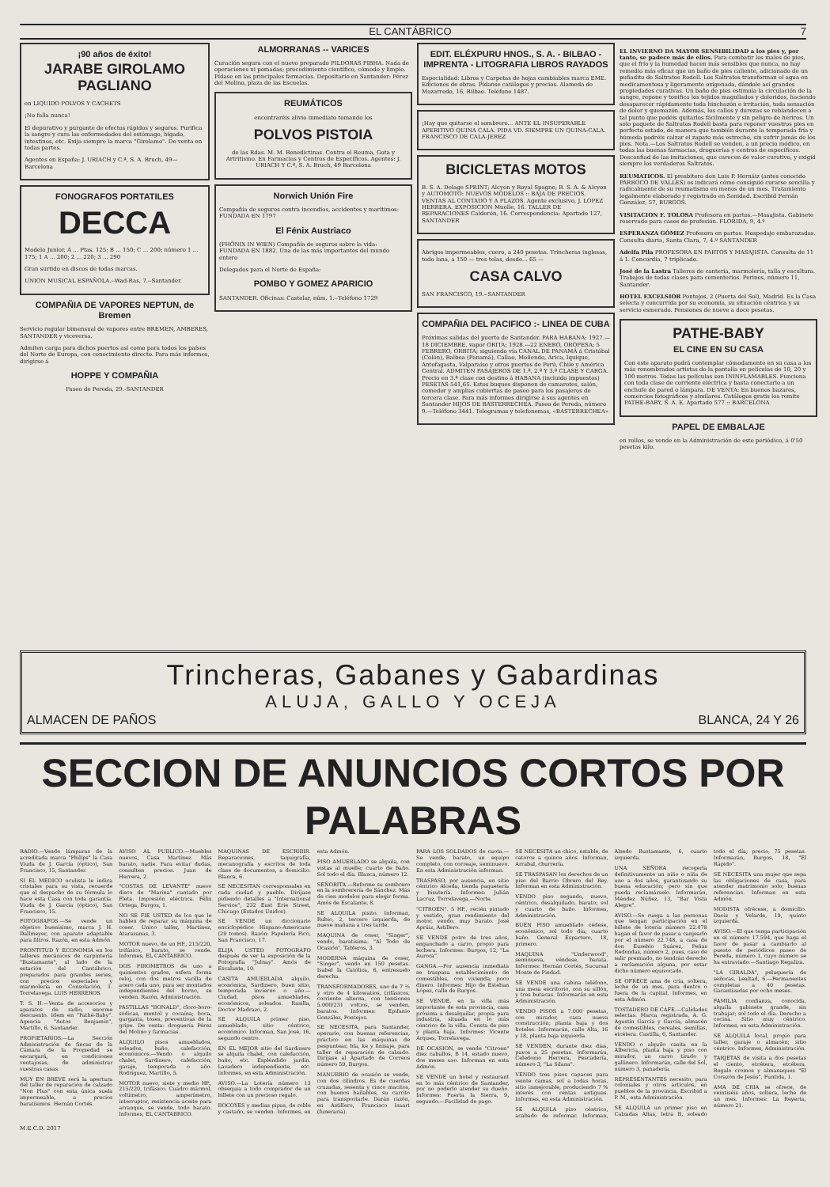EL CANTÁBRICO 7
¡90 años de éxito!
JARABE GIROLAMO PAGLIANO
en LIQUIDO POLVOS Y CACHETS
¡No falla nunca!
El depurativo y purgante de efectos rápidos y seguros. Purifica la sangre y cura las enfermedades del estómago, hígado, intestinos, etc. Exija siempre la marca "Girolamo". De venta en todas partes.
Agentes en España: J. URIACH y C.ª, S. A. Bruch, 49—Barcelona
FONOGRAFOS PORTATILES
DECCA
Modelo Junior, A ... Ptas. 125; B ... 150; C ... 200; número 1 ... 175; 1 A ... 200; 2 ... 220; 3 ... 290
Gran surtido en discos de todas marcas.
UNION MUSICAL ESPAÑOLA.--Wad-Ras, 7.--Santander.
COMPAÑIA DE VAPORES NEPTUN, de Bremen
Servicio regular bimensual de vapores entre BREMEN, AMBERES, SANTANDER y viceversa.
Admiten carga para dichos puertos así como para todos los países del Norte de Europa, con conocimiento directo. Para más informes, dirigirse á
HOPPE Y COMPAÑIA
Paseo de Pereda, 29.-SANTANDER
ALMORRANAS -- VARICES
Curación segura con el nuevo preparado PILDORAS PIBHA. Nada de operaciones ni pomadas; procedimiento científico, cómodo y limpio. Pídase en las principales farmacias. Depositario en Santander: Pérez del Molino, plaza de las Escuelas.
REUMÁTICOS
encontraréis alivio inmediato tomando los
POLVOS PISTOIA
de las Rdas. M. M. Benedictinas. Contra el Reuma, Gota y Artritismo. En Farmacias y Centros de Específicos. Agentes: J. URIACH Y C.ª, S. A. Bruch, 49 Barcelona
Norwich Unión Fire
Compañía de seguros contra incendios, accidentes y marítimos: FUNDADA EN 1797
El Fénix Austriaco
(FHÖNIX IN WIEN) Compañía de seguros sobre la vida: FUNDADA EN 1882. Una de las más importantes del mundo entero
Delegados para el Norte de España:
POMBO Y GOMEZ APARICIO
SANTANDER. Oficinas: Castelar, núm. 1.--Teléfono 1729
EDIT. ELÉXPURU HNOS., S. A. - BILBAO - IMPRENTA - LITOGRAFIA LIBROS RAYADOS
Especialidad: Libros y Carpetas de hojas cambiables marca EME. Ediciones de obras. Pídanse catálogos y precios. Alameda de Mazarredo, 16, Bilbao. Teléfono 1487.
¡Hay que quitarse el sombrero... ANTE EL INSUPERABLE APERITIVO QUINA CALA. PIDA VD. SIEMPRE UN QUINA-CALA. FRANCISCO DE CALA-JEREZ
BICICLETAS MOTOS
B. S. A. Delage SPRINT; Alcyon y Royal Spagne; B. S. A. & Alcyon y AUTOMOTO: NUEVOS MODELOS :: BAJA DE PRECIOS. VENTAS AL CONTADO Y A PLAZOS. Agente exclusivo, J. LOPEZ HERRERA. EXPOSICION Muelle, 16. TALLER DE REPARACIONES Calderón, 16. Correspondencia: Apartado 127, SANTANDER
Abrigos impermeables, cuero, a 240 pesetas. Trincheras inglesas, todo lana, a 150 — tres telas, desde... 65 —
CASA CALVO
SAN FRANCISCO, 19.--SANTANDER
COMPAÑIA DEL PACIFICO :- LINEA DE CUBA
Próximas salidas del puerto de Santander. PARA HABANA: 1927.—18 DICIEMBRE, vapor ORITA; 1928.—22 ENERO, OROPESA; 5 FEBRERO, ORBITA; siguiendo vía CANAL DE PANAMÁ á Cristóbal (Colón), Balboa (Panamá), Callao, Mollendo, Arica, Iquique, Antofagasta, Valparaíso y otros puertos de Perú, Chile y América Central. ADMITEN PASAJEROS DE 1.ª, 2.ª Y 3.ª CLASE Y CARGA. Precio en 3.ª clase con destino á HABANA (incluido impuestos) PESETAS 541,65. Estos buques disponen de camarotes, salón, comedor y amplias cubiertas de paseo para los pasajeros de tercera clase. Para más informes dirigirse á sus agentes en Santander HIJOS DE BASTERRECHEA. Paseo de Pereda, número 9.—Teléfono 3441. Telegramas y telefonemas, «BASTERRECHEA»
EL INVIERNO DA MAYOR SENSIBILIDAD a los pies y, por tanto, se padece más de ellos. Para combatir los males de pies, que el frío y la humedad hacen más sensibles que nunca, no hay remedio más eficaz que un baño de pies caliente, adicionado de un puñadito de Saltratos Rodell. Los Saltratos transforman el agua en medicamentosa y ligeramente oxigenada, dándole así grandes propiedades curativas. Un baño de pies estimula la circulación de la sangre, repone y tonifica los tejidos magullados y doloridos, haciendo desaparecer rápidamente toda hinchazón e irritación, toda sensación de dolor y quemazón. Además, los callos y durezas se reblandecen a tal punto que podéis quitarlos fácilmente y sin peligro de heriros. Un solo paquete de Saltratos Rodell basta para reponer vuestros pies en perfecto estado, de manera que también durante la temporada fría y húmeda podréis calzar el zapato más estrecho, sin sufrir jamás de los pies. Nota.—Los Saltratos Rodell se venden, a un precio módico, en todas las buenas farmacias, droguerías y centros de específicos. Desconfiad de las imitaciones, que carecen de valor curativo, y exigid siempre los verdaderos Saltratos.
REUMATICOS. El presbítero don Luis P. Hernáiz (antes conocido PARROCO DE VALLES) os indicará cómo consiguió curarse sencilla y radicalmente de su reumatismo en menos de un mes. Tratamiento legalmente elaborado y registrado en Sanidad. Escribid Fernán González, 57, BURGOS.
VISITACION F. TOLOSA Profesora en partos.—Masajista. Gabinete reservado para casos de profesión. FLORIDA, 9, 4.º
ESPERANZA GÓMEZ Profesora en partos. Hospedaje embarazadas. Consulta diaria, Santa Clara, 7, 4.º SANTANDER
Adelfa Pila PROFESORA EN PARTOS Y MASAJISTA. Consulta de 11 á 1. Concordia, 7 triplicado.
José de la Lastra Talleres de cantería, marmolería, talla y escultura. Trabajos de todas clases para cementerios. Perines, número 11, Santander.
HOTEL EXCELSIOR Pontejos, 2 (Puerta del Sol), Madrid. Es la Casa selecta y concurrida por su economía, su situación céntrica y su servicio esmerado. Pensiones de nueve a doce pesetas.
PATHE-BABY
EL CINE EN SU CASA
Con este aparato podrá contemplar cómodamente en su casa a los más renombrados artistas de la pantalla en películas de 10, 20 y 100 metros. Todas las películas son ININFLAMABLES. Funciona con toda clase de corriente eléctrica y basta conectarlo a un enchufe de pared o lámpara. DE VENTA: En buenos bazares, comercios fotográficos y similares. Catálogos gratis los remite PATHE-BABY, S. A. E. Apartado 577 :: BARCELONA
PAPEL DE EMBALAJE
en rollos, se vende en la Administración de este periódico, á 0'50 pesetas kilo.
Trincheras, Gabanes y Gabardinas
ALUJA, GALLO Y OCEJA
ALMACEN DE PAÑOS BLANCA, 24 Y 26
SECCION DE ANUNCIOS CORTOS POR PALABRAS
RADIO.—Vende lámparas de la acreditada marca "Philips" la Casa Viuda de J. García (óptico), San Francisco, 15, Santander.
SI EL MEDICO oculista le indica cristales para su vista, recuerde que el despacho de su fórmula lo hace esta Casa con toda garantía. Viuda de J. García (óptico), San Francisco, 15.
FOTOGRAFOS.—Se vende un objetivo buenísimo, marca J. H. Dallmeyer, con aparato adaptable para filtros. Razón, en esta Admón.
PRONTITUD Y ECONOMIA en los talleres mecánicos de carpintería "Bustamante", al lado de la estación del Cantábrico, preparados para grandes series, con precios especiales y marmolería en Consolación, 1. Torrelavega. LUIS HERREROS.
T. S. H.—Venta de accesorios y aparatos de radio, enorme descuento. Idem en "Pathé-Baby". Agencia "Autos Benjamín", Martillo, 6, Santander.
PROPIETARIOS.—La Sección Administración de fincas de la Cámara de la Propiedad se encargará, en condiciones ventajosas, de administrar vuestras casas.
MUY EN BREVE será la apertura del taller de reparación de calzado "Non Plus" con esta única suela impermeable, a precios baratísimos. Hernán Cortés.
AVISO AL PUBLICO.—Muebles nuevos, Casa Martínez. Más barato, nadie. Para evitar dudas, consulten precios. Juan de Herrera, 2.
"COSTAS DE LEVANTE" nuevo disco de "Marina" cantado por Fleta. Impresión eléctrica. Félix Ortega, Burgos, 1.
NO SE FIE USTED de los que le hablen de reparar su máquina de coser. Unico taller, Martínez, Atarazanas, 3.
MOTOR nuevo, de un HP., 215/220, trifásico, barato, se vende. Informes, EL CANTABRICO.
DOS PIROMETROS de uno a quinientos grados, esfera forma reloj, con dos metros varilla de acero cada uno, para ser montados independientes del horno, se venden. Razón, Administración.
PASTILLAS "BONALD", cloro-boro-sódicas, mentol y cocaína; boca, garganta, toses, preventivas de la gripe. De venta: droguería Pérez del Molino y farmacias.
ALQUILO pisos amueblados, soleados, baño, calefacción, económicos.—Vendo o alquilo chalet, Sardinero, calefacción, garaje, temporada o año. Rodríguez, Martillo, 5.
MOTOR nuevo, siete y medio HP., 215/220, trifásico. Cuadro mármol, voltímetro, amperímetro, interruptor, resistencia aceite para arranque, se vende, todo barato. Informes, EL CANTABRICO.
MAQUINAS DE ESCRIBIR. Reparaciones, taquigrafía, mecanografía y escritos de toda clase de documentos, a domicilio. Blanca, 6.
SE NECESITAN corresponsales en cada ciudad y pueblo. Diríjase pidiendo detalles a "International Service", 232 East Erie Street, Chicago (Estados Unidos).
SE VENDE un diccionario enciclopédico Hispano-Americano (29 tomos). Razón: Papelería Pico, San Francisco, 17.
ELIJA USTED FOTOGRAFO después de ver la exposición de la Fotografía "Julnay". Amós de Escalante, 10.
CASITA AMUEBLADA alquilo, económica, Sardinero, buen sitio, temporada invierno o año.—Ciudad, pisos amueblados, económicos, soleados. Rasilla, Doctor Madrazo, 2.
SE ALQUILA primer piso, amueblado, sitio céntrico, económico. Informan, San José, 16, segundo centro.
EN EL MEJOR sitio del Sardinero se alquila chalet, con calefacción, baño, etc. Espléndido jardín. Lavadero independiente, etc. Informes, en esta Administración.
AVISO.—La Lotería número 13 obsequia a todo comprador de un billete con un precioso regalo.
BOCOYES y medias pipas, de roble y castaño, se venden. Informes, en esta Admón.
PISO AMUEBLADO se alquila, con vistas al muelle; cuarto de baño. Sol todo el día. Blanca, número 12.
SEÑORITA.—Reforme su sombrero en la sombrerería de Sánchez. Más de cien modelos para elegir forma. Amós de Escalante, 8.
SE ALQUILA pisito. Informan, Rubio, 2, tercero izquierda, de nueve mañana a tres tarde.
MAQUINA de coser, "Singer", vendo, baratísima. "Al Todo de Ocasión", Tableros, 3.
MODERNA máquina de coser, "Singer", vendo en 150 pesetas. Isabel la Católica, 6, entresuelo derecha.
TRANSFORMADORES, uno de 7 ½ y otro de 4 kilowatios, trifásicos, corriente alterna, con tensiones 5.000/231 voltios, se venden, baratos. Informes: Epifanio González, Pontejos.
SE NECESITA, para Santander, operario, con buenas referencias, práctico en las máquinas de pespuntear, bla, ke y finisaje, para taller de reparación de calzado. Diríjase al Apartado de Correos número 59, Burgos.
MANUBRIO de ocasión se vende, con dos cilindros. Es de cuerdas cruzadas, sesenta y cinco macitos, con buenos bailables, su carrito para transportarle. Darán razón, en Astillero, Francisco Isaart (funeraria).
PARA LOS SOLDADOS de cuota.—Se vende, barato, un equipo completo, con correaje, seminuevo. En esta Administración informan.
TRASPASO, por ausencia, en sitio céntrico Alceda, tienda paquetería y bisutería. Informes: Julián Lacruz, Torrelavega.—Norte.
"CITROEN". 5 HP., recién pintado y vestido, gran rendimiento del motor, vendo, muy barato. José Apráiz, Astillero.
SE VENDE potro de tres años, enganchado a carro, propio para lechera. Informes: Burgos, 12, "La Aurora".
GANGA.—Por ausencia inmediata se traspasa establecimiento de comestibles, con vivienda; poco dinero. Informes: Hijo de Esteban López, calle de Burgos.
SE VENDE, en la villa más importante de esta provincia, casa próxima a desalquilar, propia para industria, situada en lo más céntrico de la villa. Consta de piso y planta baja. Informes: Vicente Arques, Torrelavega.
DE OCASION, se vende "Citroen" diez caballos, B 14, estado nuevo, dos meses uso. Informan en esta Admón.
SE VENDE un hotel y restaurant en lo más céntrico de Santander, por no poderlo atender su dueño. Informes: Puerta la Sierra, 9, segundo.—Facilidad de pago.
SE NECESITA un chico, estable, de catorce a quince años. Informan, Arrabal, churrería.
SE TRASPASAN los derechos de un piso del Barrio Obrero del Rey. Informan en esta Administración.
VENDO piso segundo, nuevo, céntrico, desalquilado, barato; sol y cuarto de baño. Informes, Administración.
BUEN PISO amueblado cédese, económico, sol todo día; cuarto baño. General Espartero, 18, primero.
MAQUINA "Underwood", seminueva, véndese, barata. Informes: Hernán Cortés, Sucursal Monte de Piedad.
SE VENDE una cabina teléfono, una mesa escritorio, con su sillón, y tres butacas. Informarán en esta Administración.
VENDO PISOS a 7.000 pesetas, con mirador, casa nueva construcción; planta baja y dos hoteles. Informarán, calle Alta, 16 y 18, planta baja izquierda.
SE VENDEN, durante diez días, pavos a 25 pesetas. Informarán, Celedonio Herrera, Pescadería, número 3, "La Silana".
VENDO tres pisos capaces para veinte camas, sol a todas horas, sitio inmejorable, produciendo 7 % interés con rentas antiguas. Informes, en esta Administración.
SE ALQUILA piso céntrico, acabado de reformar. Informan, Alsedo Bustamante, 6, cuarto izquierda.
UNA SEÑORA recogería definitivamente un niño o niña de uno a dos años, garantizando su buena educación; pero sin que pueda reclamárselo. Informarán, Méndez Núñez, 13, "Bar Vista Alegre".
AVISO.—Se ruega a las personas que tengan participación en el billete de lotería número 22.478 hagan el favor de pasar a canjearlo por el número 22.748, a casa de don Eusebio Suárez, Peñas Redondas, número 2, pues, caso de salir premiado, no tendrán derecho a reclamación alguna, por estar dicho número equivocado.
SE OFRECE ama de cría, soltera, leche de un mes, para dentro o fuera de la capital. Informes, en esta Admón.
TOSTADERO DE CAFE.—Calidades selectas. Marca registrada, A. G. Agustín García y García, almacén de comestibles, cereales, semillas, etcétera. Castilla, 6, Santander.
VENDO o alquilo casita en la Albericia, planta baja y piso con mirador, un carro tirado y gallinero. Informarán, calle del Sol, número 3, panadería.
REPRESENTANTES necesito, para coloniales y otros artículos, en pueblos de la provincia. Escribid a P. M., esta Administración.
SE ALQUILA un primer piso en Calzadas Altas, letra B, soleado todo el día; precio, 75 pesetas. Informarán, Burgos, 18, "El Rápido".
SE NECESITA una mujer que sepa las obligaciones de casa, para atender matrimonio solo; buenas referencias. Informan en esta Admón.
MODISTA ofrécese, a domicilio. Daoiz y Velarde, 19, quinto izquierda.
AVISO.—El que tenga participación en el número 17.594, que haga el favor de pasar a cambiarlo al puesto de periódicos paseo de Pereda, número 1, cuyo número se ha extraviado.—Santiago Regaliza.
"LA GIRALDA", peluquería de señoras, Lealtad, 6.—Permanentes completas a 40 pesetas. Garantizadas por ocho meses.
FAMILIA confianza, conocida, alquila gabinete grande, sin trabajar; sol todo el día. Derecho a cocina. Sitio muy céntrico. Informes, en esta Administración.
SE ALQUILA local, propio para taller, garaje o almacén; sitio céntrico. Informes, Administración.
TARJETAS de visita a dos pesetas el ciento, etcétera, etcétera. Regalo cromos y almanaques "El Corazón de Jesús", Puntida, 1.
AMA DE CRIA se ofrece, de veintiséis años, soltera, leche de un mes. Informes: La Reyerta, número 21.
M.E.C.D. 2017